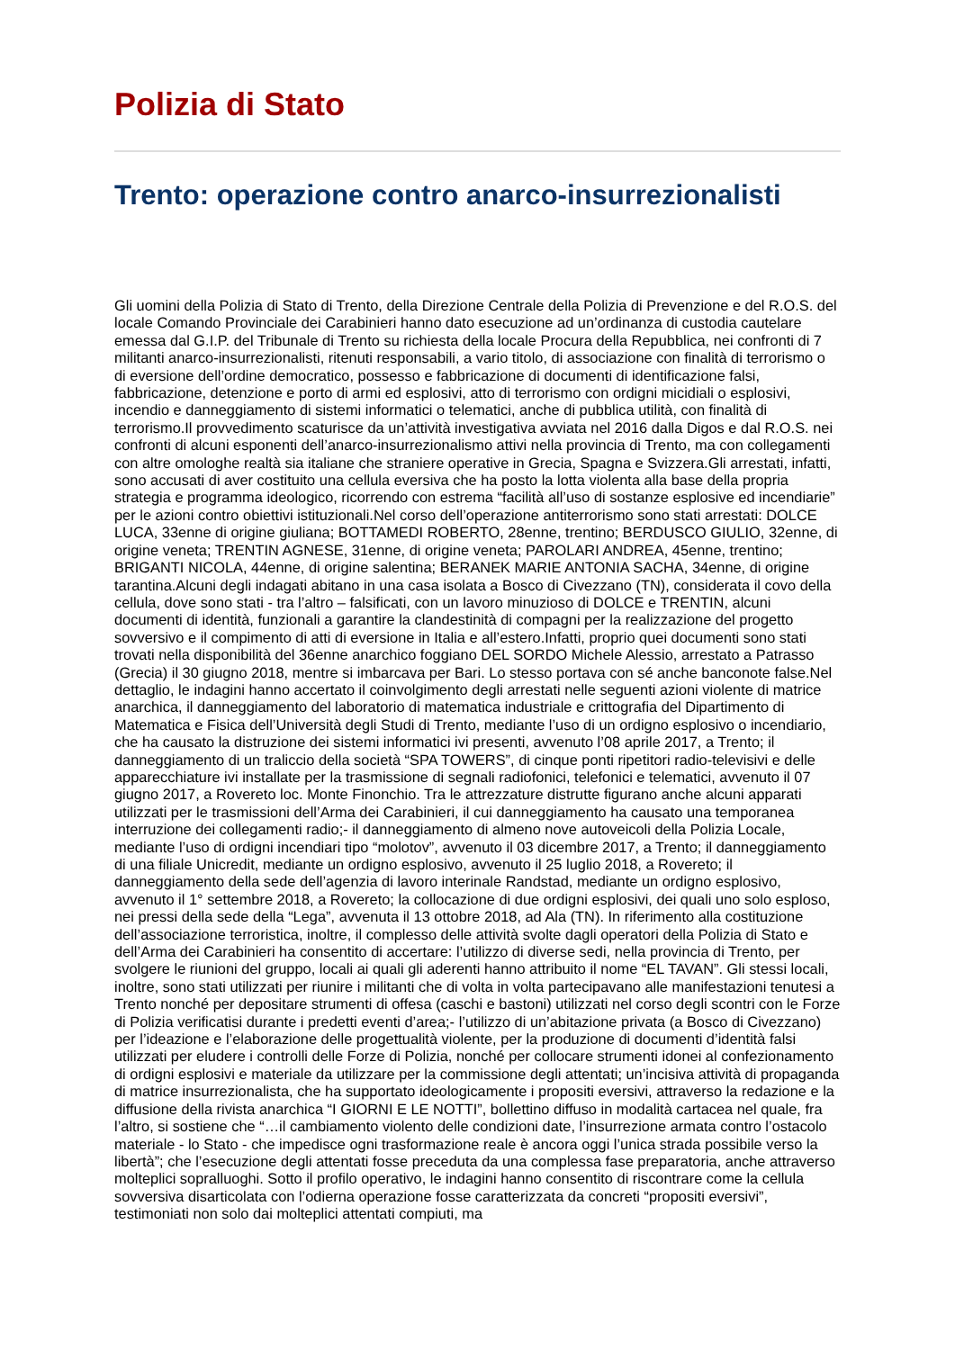Polizia di Stato
Trento: operazione contro anarco-insurrezionalisti
Gli uomini della Polizia di Stato di Trento, della Direzione Centrale della Polizia di Prevenzione e del R.O.S. del locale Comando Provinciale dei Carabinieri hanno dato esecuzione ad un’ordinanza di custodia cautelare emessa dal G.I.P. del Tribunale di Trento su richiesta della locale Procura della Repubblica, nei confronti di 7 militanti anarco-insurrezionalisti, ritenuti responsabili, a vario titolo, di associazione con finalità di terrorismo o di eversione dell’ordine democratico, possesso e fabbricazione di documenti di identificazione falsi, fabbricazione, detenzione e porto di armi ed esplosivi, atto di terrorismo con ordigni micidiali o esplosivi, incendio e danneggiamento di sistemi informatici o telematici, anche di pubblica utilità, con finalità di terrorismo.Il provvedimento scaturisce da un’attività investigativa avviata nel 2016 dalla Digos e dal R.O.S. nei confronti di alcuni esponenti dell’anarco-insurrezionalismo attivi nella provincia di Trento, ma con collegamenti con altre omologhe realtà sia italiane che straniere operative in Grecia, Spagna e Svizzera.Gli arrestati, infatti, sono accusati di aver costituito una cellula eversiva che ha posto la lotta violenta alla base della propria strategia e programma ideologico, ricorrendo con estrema “facilità all’uso di sostanze esplosive ed incendiarie” per le azioni contro obiettivi istituzionali.Nel corso dell’operazione antiterrorismo sono stati arrestati: DOLCE LUCA, 33enne di origine giuliana; BOTTAMEDI ROBERTO, 28enne, trentino; BERDUSCO GIULIO, 32enne, di origine veneta; TRENTIN AGNESE, 31enne, di origine veneta; PAROLARI ANDREA, 45enne, trentino; BRIGANTI NICOLA, 44enne, di origine salentina; BERANEK MARIE ANTONIA SACHA, 34enne, di origine tarantina.Alcuni degli indagati abitano in una casa isolata a Bosco di Civezzano (TN), considerata il covo della cellula, dove sono stati - tra l’altro – falsificati, con un lavoro minuzioso di DOLCE e TRENTIN, alcuni documenti di identità, funzionali a garantire la clandestinità di compagni per la realizzazione del progetto sovversivo e il compimento di atti di eversione in Italia e all’estero.Infatti, proprio quei documenti sono stati trovati nella disponibilità del 36enne anarchico foggiano DEL SORDO Michele Alessio, arrestato a Patrasso (Grecia) il 30 giugno 2018, mentre si imbarcava per Bari. Lo stesso portava con sé anche banconote false.Nel dettaglio, le indagini hanno accertato il coinvolgimento degli arrestati nelle seguenti azioni violente di matrice anarchica, il danneggiamento del laboratorio di matematica industriale e crittografia del Dipartimento di Matematica e Fisica dell’Università degli Studi di Trento, mediante l’uso di un ordigno esplosivo o incendiario, che ha causato la distruzione dei sistemi informatici ivi presenti, avvenuto l’08 aprile 2017, a Trento; il danneggiamento di un traliccio della società “SPA TOWERS”, di cinque ponti ripetitori radio-televisivi e delle apparecchiature ivi installate per la trasmissione di segnali radiofonici, telefonici e telematici, avvenuto il 07 giugno 2017, a Rovereto loc. Monte Finonchio. Tra le attrezzature distrutte figurano anche alcuni apparati utilizzati per le trasmissioni dell’Arma dei Carabinieri, il cui danneggiamento ha causato una temporanea interruzione dei collegamenti radio;- il danneggiamento di almeno nove autoveicoli della Polizia Locale, mediante l’uso di ordigni incendiari tipo “molotov”, avvenuto il 03 dicembre 2017, a Trento; il danneggiamento di una filiale Unicredit, mediante un ordigno esplosivo, avvenuto il 25 luglio 2018, a Rovereto; il danneggiamento della sede dell’agenzia di lavoro interinale Randstad, mediante un ordigno esplosivo, avvenuto il 1° settembre 2018, a Rovereto; la collocazione di due ordigni esplosivi, dei quali uno solo esploso, nei pressi della sede della “Lega”, avvenuta il 13 ottobre 2018, ad Ala (TN). In riferimento alla costituzione dell’associazione terroristica, inoltre, il complesso delle attività svolte dagli operatori della Polizia di Stato e dell’Arma dei Carabinieri ha consentito di accertare: l’utilizzo di diverse sedi, nella provincia di Trento, per svolgere le riunioni del gruppo, locali ai quali gli aderenti hanno attribuito il nome “EL TAVAN”. Gli stessi locali, inoltre, sono stati utilizzati per riunire i militanti che di volta in volta partecipavano alle manifestazioni tenutesi a Trento nonché per depositare strumenti di offesa (caschi e bastoni) utilizzati nel corso degli scontri con le Forze di Polizia verificatisi durante i predetti eventi d’area;- l’utilizzo di un’abitazione privata (a Bosco di Civezzano) per l’ideazione e l’elaborazione delle progettualità violente, per la produzione di documenti d’identità falsi utilizzati per eludere i controlli delle Forze di Polizia, nonché per collocare strumenti idonei al confezionamento di ordigni esplosivi e materiale da utilizzare per la commissione degli attentati; un’incisiva attività di propaganda di matrice insurrezionalista, che ha supportato ideologicamente i propositi eversivi, attraverso la redazione e la diffusione della rivista anarchica “I GIORNI E LE NOTTI”, bollettino diffuso in modalità cartacea nel quale, fra l’altro, si sostiene che “…il cambiamento violento delle condizioni date, l’insurrezione armata contro l’ostacolo materiale - lo Stato - che impedisce ogni trasformazione reale è ancora oggi l’unica strada possibile verso la libertà”; che l’esecuzione degli attentati fosse preceduta da una complessa fase preparatoria, anche attraverso molteplici sopralluoghi. Sotto il profilo operativo, le indagini hanno consentito di riscontrare come la cellula sovversiva disarticolata con l’odierna operazione fosse caratterizzata da concreti “propositi eversivi”, testimoniati non solo dai molteplici attentati compiuti, ma